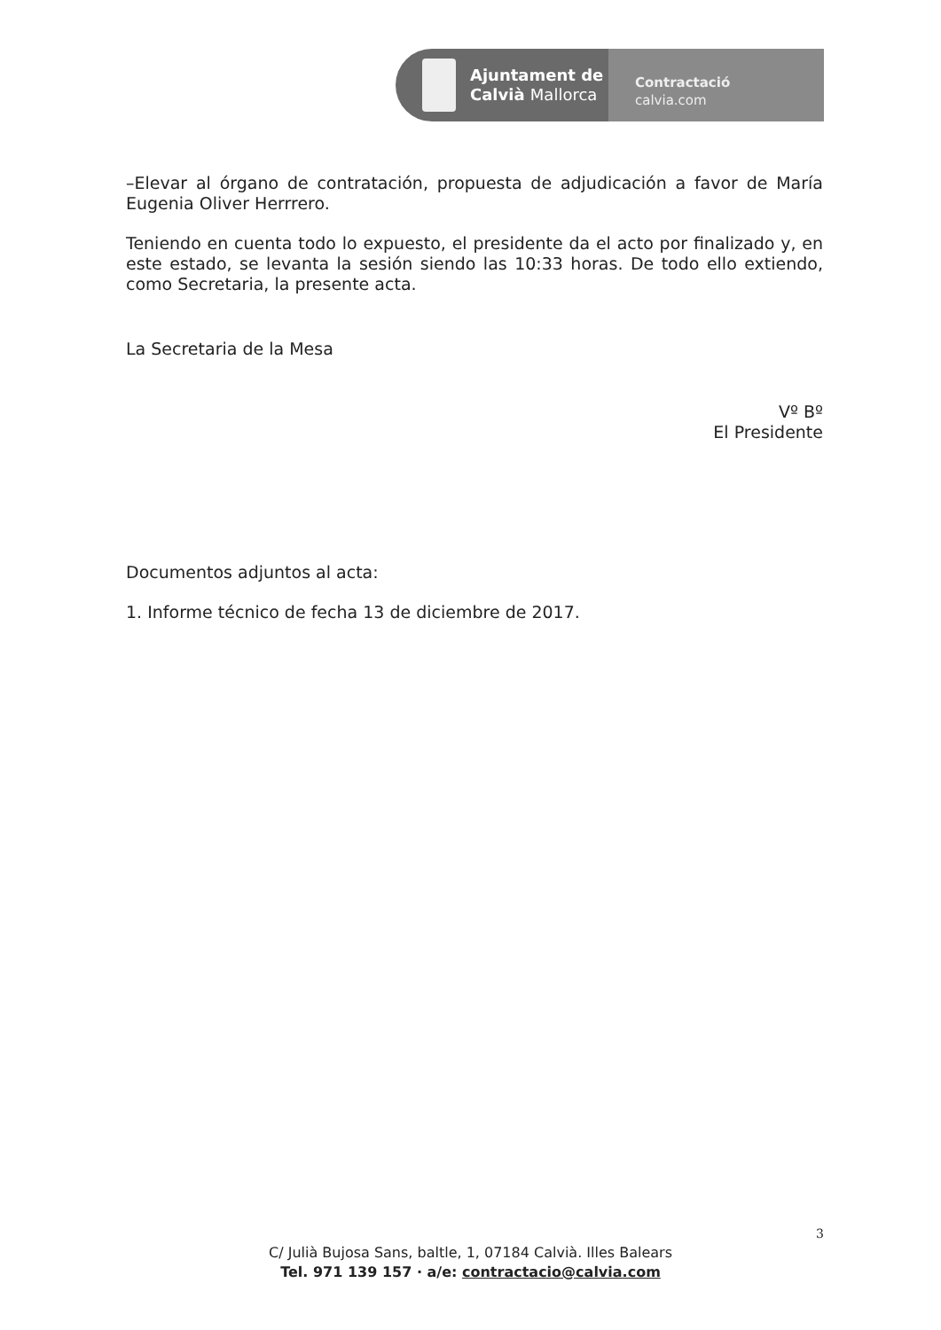Ajuntament de
Calvià Mallorca
Contractació
calvia.com
–Elevar al órgano de contratación, propuesta de adjudicación a favor de María Eugenia Oliver Herrrero.
Teniendo en cuenta todo lo expuesto, el presidente da el acto por finalizado y, en este estado, se levanta la sesión siendo las 10:33 horas. De todo ello extiendo, como Secretaria, la presente acta.
La Secretaria de la Mesa
Vº Bº
El Presidente
Documentos adjuntos al acta:
1. Informe técnico de fecha 13 de diciembre de 2017.
3
C/ Julià Bujosa Sans, baltle, 1, 07184 Calvià. Illes Balears
Tel. 971 139 157 · a/e: contractacio@calvia.com